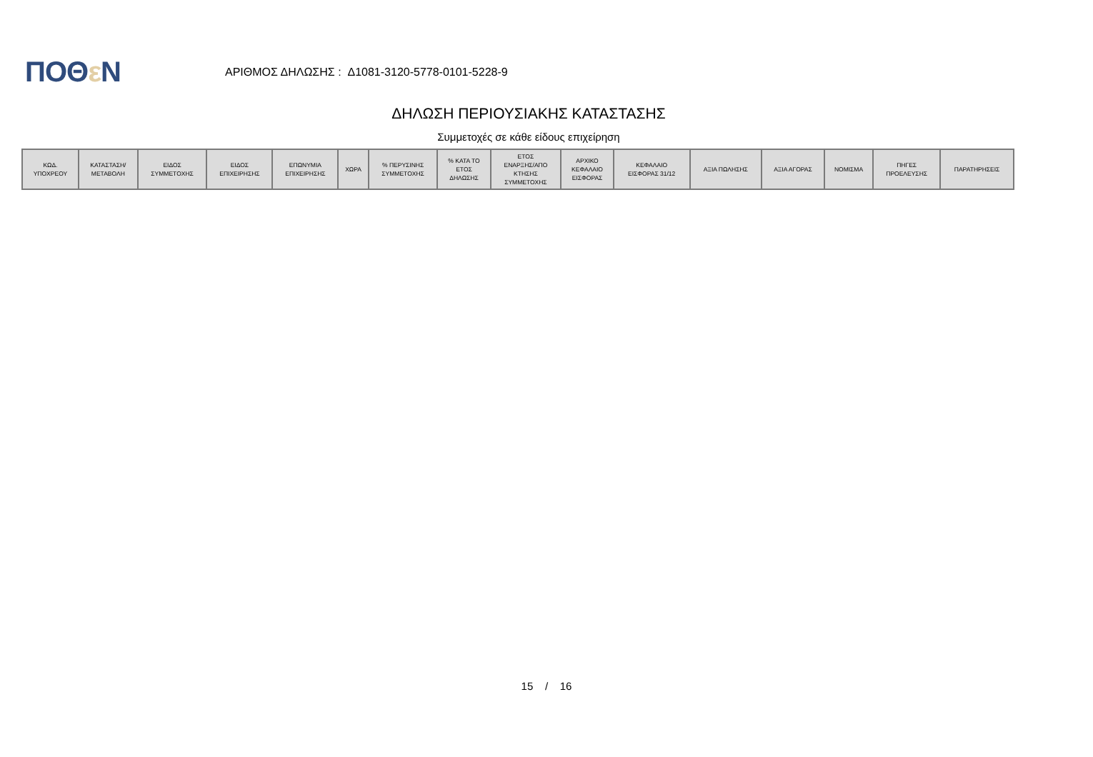ΠΟΘε Ν
ΑΡΙΘΜΟΣ ΔΗΛΩΣΗΣ : Δ1081-3120-5778-0101-5228-9
ΔΗΛΩΣΗ ΠΕΡΙΟΥΣΙΑΚΗΣ ΚΑΤΑΣΤΑΣΗΣ
Συμμετοχές σε κάθε είδους επιχείρηση
| ΚΩΔ. ΥΠΟΧΡΕΟΥ | ΚΑΤΑΣΤΑΣΗ/ ΜΕΤΑΒΟΛΗ | ΕΙΔΟΣ ΣΥΜΜΕΤΟΧΗΣ | ΕΙΔΟΣ ΕΠΙΧΕΙΡΗΣΗΣ | ΕΠΩΝΥΜΙΑ ΕΠΙΧΕΙΡΗΣΗΣ | ΧΩΡΑ | % ΠΕΡΥΣΙΝΗΣ ΣΥΜΜΕΤΟΧΗΣ | % ΚΑΤΑ ΤΟ ΕΤΟΣ ΔΗΛΩΣΗΣ | ΕΤΟΣ ΕΝΑΡΞΗΣ/ΑΠΟ ΚΤΗΣΗΣ ΣΥΜΜΕΤΟΧΗΣ | ΑΡΧΙΚΟ ΚΕΦΑΛΑΙΟ ΕΙΣΦΟΡΑΣ | ΚΕΦΑΛΑΙΟ ΕΙΣΦΟΡΑΣ 31/12 | ΑΞΙΑ ΠΩΛΗΣΗΣ | ΑΞΙΑ ΑΓΟΡΑΣ | ΝΟΜΙΣΜΑ | ΠΗΓΕΣ ΠΡΟΕΛΕΥΣΗΣ | ΠΑΡΑΤΗΡΗΣΕΙΣ |
| --- | --- | --- | --- | --- | --- | --- | --- | --- | --- | --- | --- | --- | --- | --- | --- |
15 / 16